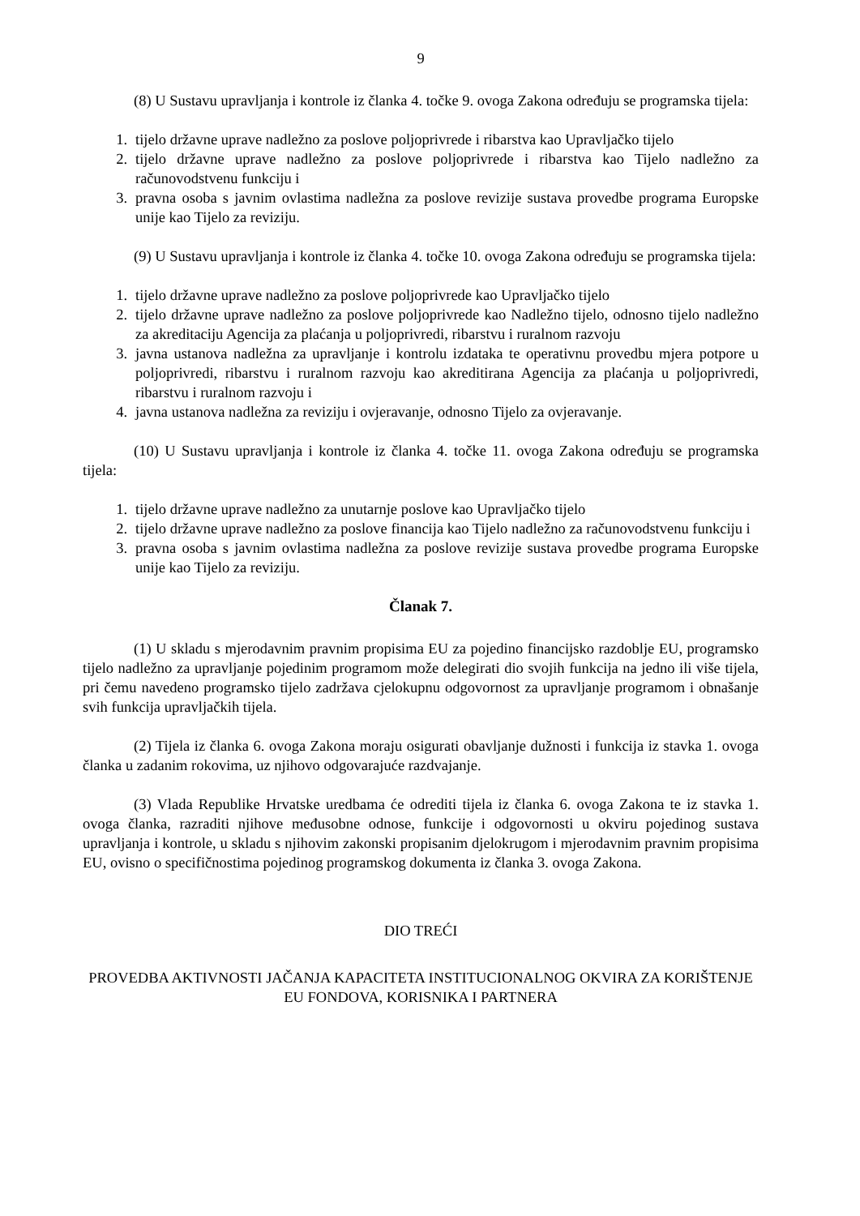9
(8) U Sustavu upravljanja i kontrole iz članka 4. točke 9. ovoga Zakona određuju se programska tijela:
1. tijelo državne uprave nadležno za poslove poljoprivrede i ribarstva kao Upravljačko tijelo
2. tijelo državne uprave nadležno za poslove poljoprivrede i ribarstva kao Tijelo nadležno za računovodstvenu funkciju i
3. pravna osoba s javnim ovlastima nadležna za poslove revizije sustava provedbe programa Europske unije kao Tijelo za reviziju.
(9) U Sustavu upravljanja i kontrole iz članka 4. točke 10. ovoga Zakona određuju se programska tijela:
1. tijelo državne uprave nadležno za poslove poljoprivrede kao Upravljačko tijelo
2. tijelo državne uprave nadležno za poslove poljoprivrede kao Nadležno tijelo, odnosno tijelo nadležno za akreditaciju Agencija za plaćanja u poljoprivredi, ribarstvu i ruralnom razvoju
3. javna ustanova nadležna za upravljanje i kontrolu izdataka te operativnu provedbu mjera potpore u poljoprivredi, ribarstvu i ruralnom razvoju kao akreditirana Agencija za plaćanja u poljoprivredi, ribarstvu i ruralnom razvoju i
4. javna ustanova nadležna za reviziju i ovjeravanje, odnosno Tijelo za ovjeravanje.
(10) U Sustavu upravljanja i kontrole iz članka 4. točke 11. ovoga Zakona određuju se programska tijela:
1. tijelo državne uprave nadležno za unutarnje poslove kao Upravljačko tijelo
2. tijelo državne uprave nadležno za poslove financija kao Tijelo nadležno za računovodstvenu funkciju i
3. pravna osoba s javnim ovlastima nadležna za poslove revizije sustava provedbe programa Europske unije kao Tijelo za reviziju.
Članak 7.
(1) U skladu s mjerodavnim pravnim propisima EU za pojedino financijsko razdoblje EU, programsko tijelo nadležno za upravljanje pojedinim programom može delegirati dio svojih funkcija na jedno ili više tijela, pri čemu navedeno programsko tijelo zadržava cjelokupnu odgovornost za upravljanje programom i obnašanje svih funkcija upravljačkih tijela.
(2) Tijela iz članka 6. ovoga Zakona moraju osigurati obavljanje dužnosti i funkcija iz stavka 1. ovoga članka u zadanim rokovima, uz njihovo odgovarajuće razdvajanje.
(3) Vlada Republike Hrvatske uredbama će odrediti tijela iz članka 6. ovoga Zakona te iz stavka 1. ovoga članka, razraditi njihove međusobne odnose, funkcije i odgovornosti u okviru pojedinog sustava upravljanja i kontrole, u skladu s njihovim zakonski propisanim djelokrugom i mjerodavnim pravnim propisima EU, ovisno o specifičnostima pojedinog programskog dokumenta iz članka 3. ovoga Zakona.
DIO TREĆI
PROVEDBA AKTIVNOSTI JAČANJA KAPACITETA INSTITUCIONALNOG OKVIRA ZA KORIŠTENJE EU FONDOVA, KORISNIKA I PARTNERA